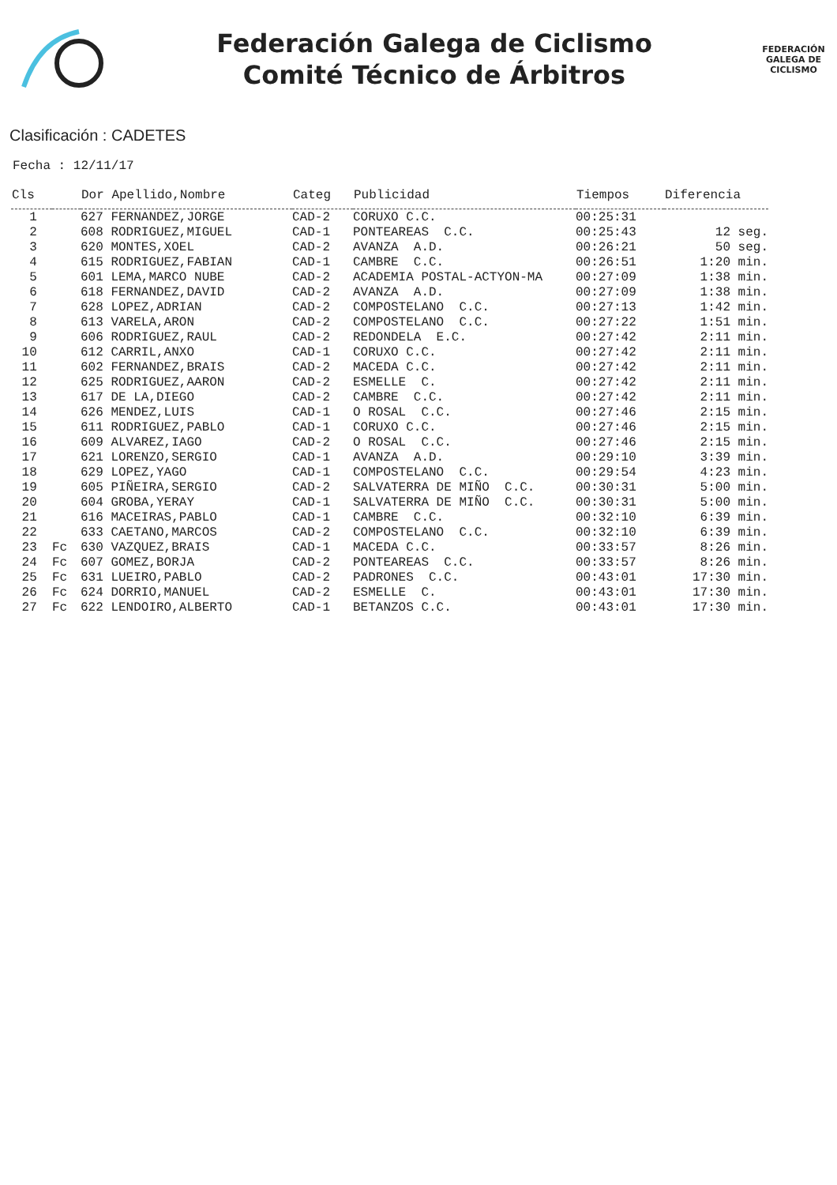Federación Galega de Ciclismo
Comité Técnico de Árbitros
FEDERACIÓN
GALEGA DE
CICLISMO
Clasificación : CADETES
Fecha : 12/11/17
| Cls | | Dor Apellido,Nombre | Categ | Publicidad | Tiempos | Diferencia |
| --- | --- | --- | --- | --- | --- | --- |
| 1 | | 627 FERNANDEZ,JORGE | CAD-2 | CORUXO C.C. | 00:25:31 | |
| 2 | | 608 RODRIGUEZ,MIGUEL | CAD-1 | PONTEAREAS C.C. | 00:25:43 | 12 seg. |
| 3 | | 620 MONTES,XOEL | CAD-2 | AVANZA A.D. | 00:26:21 | 50 seg. |
| 4 | | 615 RODRIGUEZ,FABIAN | CAD-1 | CAMBRE C.C. | 00:26:51 | 1:20 min. |
| 5 | | 601 LEMA,MARCO NUBE | CAD-2 | ACADEMIA POSTAL-ACTYON-MA | 00:27:09 | 1:38 min. |
| 6 | | 618 FERNANDEZ,DAVID | CAD-2 | AVANZA A.D. | 00:27:09 | 1:38 min. |
| 7 | | 628 LOPEZ,ADRIAN | CAD-2 | COMPOSTELANO C.C. | 00:27:13 | 1:42 min. |
| 8 | | 613 VARELA,ARON | CAD-2 | COMPOSTELANO C.C. | 00:27:22 | 1:51 min. |
| 9 | | 606 RODRIGUEZ,RAUL | CAD-2 | REDONDELA E.C. | 00:27:42 | 2:11 min. |
| 10 | | 612 CARRIL,ANXO | CAD-1 | CORUXO C.C. | 00:27:42 | 2:11 min. |
| 11 | | 602 FERNANDEZ,BRAIS | CAD-2 | MACEDA C.C. | 00:27:42 | 2:11 min. |
| 12 | | 625 RODRIGUEZ,AARON | CAD-2 | ESMELLE C. | 00:27:42 | 2:11 min. |
| 13 | | 617 DE LA,DIEGO | CAD-2 | CAMBRE C.C. | 00:27:42 | 2:11 min. |
| 14 | | 626 MENDEZ,LUIS | CAD-1 | O ROSAL C.C. | 00:27:46 | 2:15 min. |
| 15 | | 611 RODRIGUEZ,PABLO | CAD-1 | CORUXO C.C. | 00:27:46 | 2:15 min. |
| 16 | | 609 ALVAREZ,IAGO | CAD-2 | O ROSAL C.C. | 00:27:46 | 2:15 min. |
| 17 | | 621 LORENZO,SERGIO | CAD-1 | AVANZA A.D. | 00:29:10 | 3:39 min. |
| 18 | | 629 LOPEZ,YAGO | CAD-1 | COMPOSTELANO C.C. | 00:29:54 | 4:23 min. |
| 19 | | 605 PIÑEIRA,SERGIO | CAD-2 | SALVATERRA DE MIÑO C.C. | 00:30:31 | 5:00 min. |
| 20 | | 604 GROBA,YERAY | CAD-1 | SALVATERRA DE MIÑO C.C. | 00:30:31 | 5:00 min. |
| 21 | | 616 MACEIRAS,PABLO | CAD-1 | CAMBRE C.C. | 00:32:10 | 6:39 min. |
| 22 | | 633 CAETANO,MARCOS | CAD-2 | COMPOSTELANO C.C. | 00:32:10 | 6:39 min. |
| 23 | Fc | 630 VAZQUEZ,BRAIS | CAD-1 | MACEDA C.C. | 00:33:57 | 8:26 min. |
| 24 | Fc | 607 GOMEZ,BORJA | CAD-2 | PONTEAREAS C.C. | 00:33:57 | 8:26 min. |
| 25 | Fc | 631 LUEIRO,PABLO | CAD-2 | PADRONES C.C. | 00:43:01 | 17:30 min. |
| 26 | Fc | 624 DORRIO,MANUEL | CAD-2 | ESMELLE C. | 00:43:01 | 17:30 min. |
| 27 | Fc | 622 LENDOIRO,ALBERTO | CAD-1 | BETANZOS C.C. | 00:43:01 | 17:30 min. |